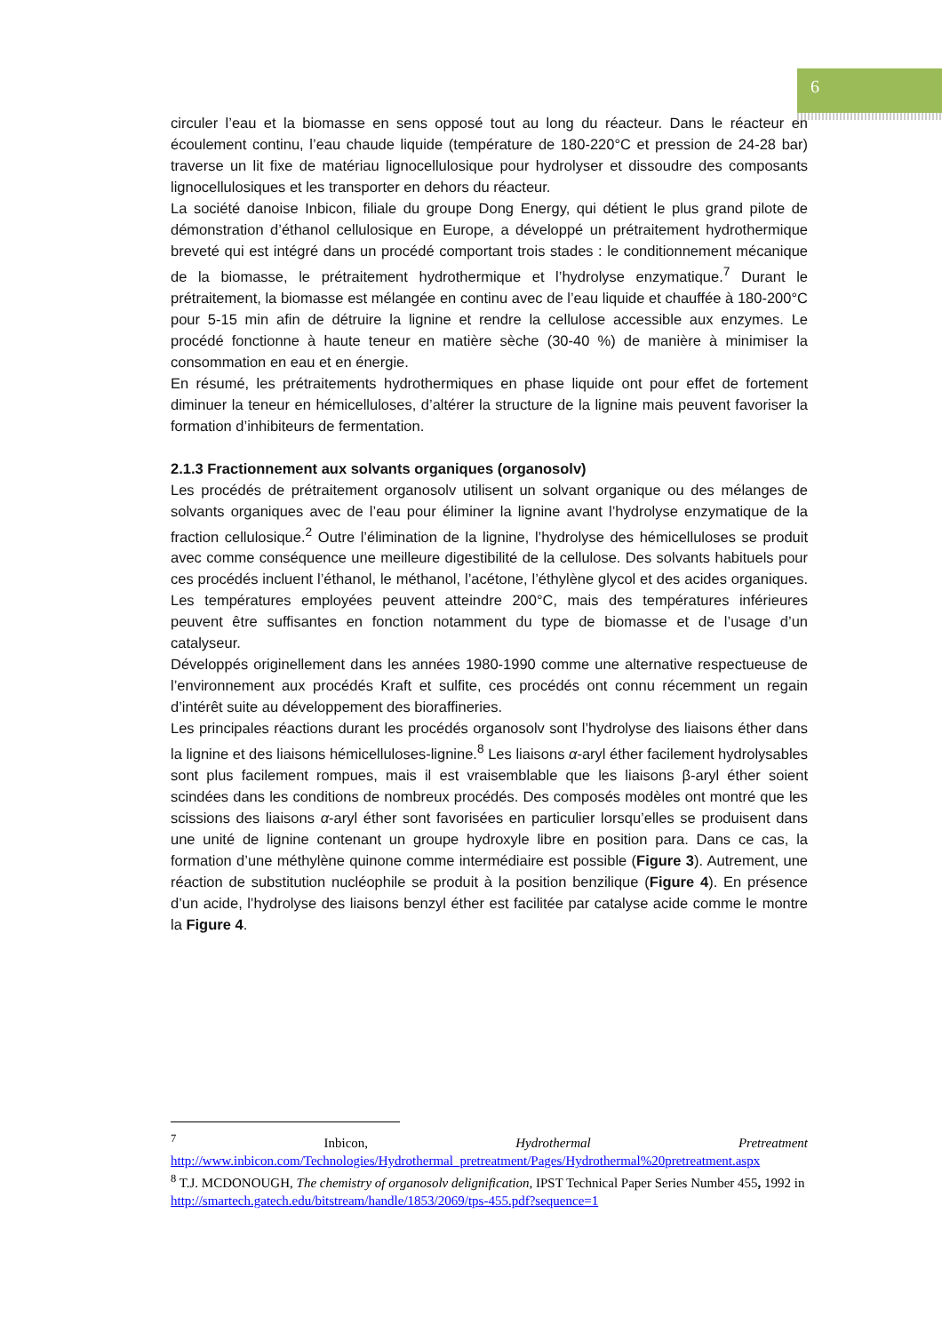6
circuler l’eau et la biomasse en sens opposé tout au long du réacteur. Dans le réacteur en écoulement continu, l’eau chaude liquide (température de 180-220°C et pression de 24-28 bar) traverse un lit fixe de matériau lignocellulosique pour hydrolyser et dissoudre des composants lignocellulosiques et les transporter en dehors du réacteur.
La société danoise Inbicon, filiale du groupe Dong Energy, qui détient le plus grand pilote de démonstration d’éthanol cellulosique en Europe, a développé un prétraitement hydrothermique breveté qui est intégré dans un procédé comportant trois stades : le conditionnement mécanique de la biomasse, le prétraitement hydrothermique et l’hydrolyse enzymatique.<sup>7</sup> Durant le prétraitement, la biomasse est mélangée en continu avec de l’eau liquide et chauffée à 180-200°C pour 5-15 min afin de détruire la lignine et rendre la cellulose accessible aux enzymes. Le procédé fonctionne à haute teneur en matière sèche (30-40 %) de manière à minimiser la consommation en eau et en énergie.
En résumé, les prétraitements hydrothermiques en phase liquide ont pour effet de fortement diminuer la teneur en hémicelluloses, d’altérer la structure de la lignine mais peuvent favoriser la formation d’inhibiteurs de fermentation.
2.1.3 Fractionnement aux solvants organiques (organosolv)
Les procédés de prétraitement organosolv utilisent un solvant organique ou des mélanges de solvants organiques avec de l’eau pour éliminer la lignine avant l’hydrolyse enzymatique de la fraction cellulosique.<sup>2</sup> Outre l’élimination de la lignine, l’hydrolyse des hémicelluloses se produit avec comme conséquence une meilleure digestibilité de la cellulose. Des solvants habituels pour ces procédés incluent l’éthanol, le méthanol, l’acétone, l’éthylène glycol et des acides organiques. Les températures employées peuvent atteindre 200°C, mais des températures inférieures peuvent être suffisantes en fonction notamment du type de biomasse et de l’usage d’un catalyseur.
Développés originellement dans les années 1980-1990 comme une alternative respectueuse de l’environnement aux procédés Kraft et sulfite, ces procédés ont connu récemment un regain d’intérêt suite au développement des bioraffineries.
Les principales réactions durant les procédés organosolv sont l’hydrolyse des liaisons éther dans la lignine et des liaisons hémicelluloses-lignine.<sup>8</sup> Les liaisons α-aryl éther facilement hydrolysables sont plus facilement rompues, mais il est vraisemblable que les liaisons β-aryl éther soient scindées dans les conditions de nombreux procédés. Des composés modèles ont montré que les scissions des liaisons α-aryl éther sont favorisées en particulier lorsqu’elles se produisent dans une unité de lignine contenant un groupe hydroxyle libre en position para. Dans ce cas, la formation d’une méthylène quinone comme intermédiaire est possible (Figure 3). Autrement, une réaction de substitution nucléophile se produit à la position benzilique (Figure 4). En présence d’un acide, l’hydrolyse des liaisons benzyl éther est facilitée par catalyse acide comme le montre la Figure 4.
<sup>7</sup> Inbicon, Hydrothermal Pretreatment
http://www.inbicon.com/Technologies/Hydrothermal_pretreatment/Pages/Hydrothermal%20pretreatment.aspx
<sup>8</sup> T.J. MCDONOUGH, The chemistry of organosolv delignification, IPST Technical Paper Series Number 455, 1992 in http://smartech.gatech.edu/bitstream/handle/1853/2069/tps-455.pdf?sequence=1